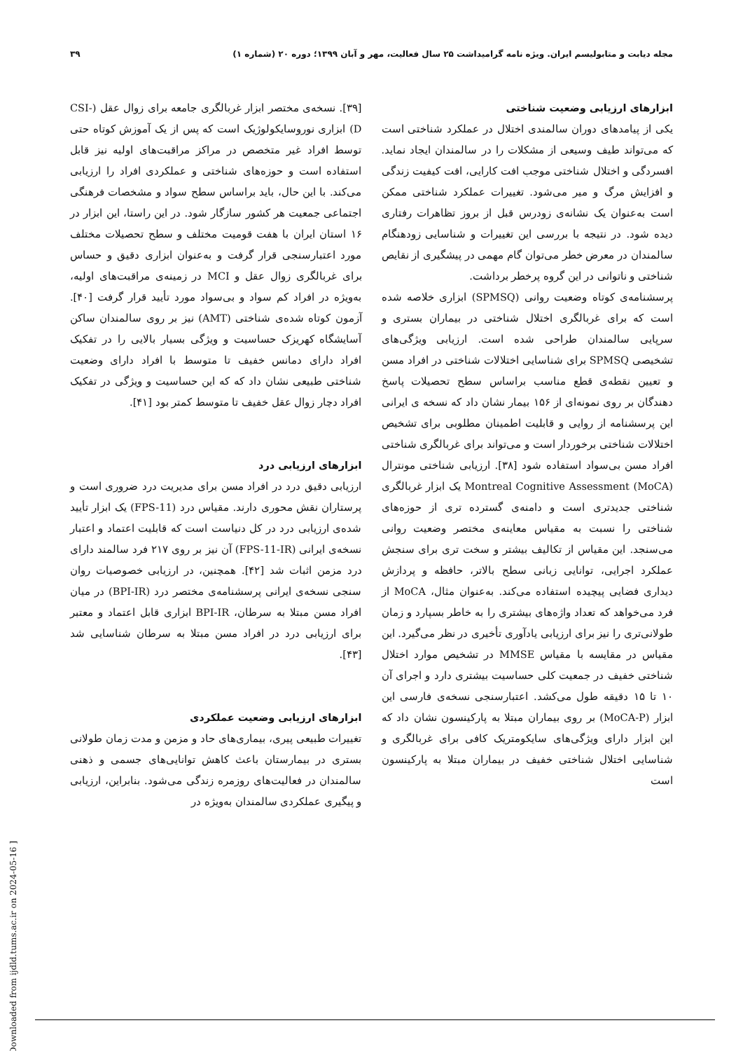مجله دیابت و متابولیسم ایران. ویژه نامه گرامیداشت ۲۵ سال فعالیت، مهر و آبان ۱۳۹۹؛ دوره ۲۰ (شماره ۱) ۳۹
ابزارهای ارزیابی وضعیت شناختی
یکی از پیامدهای دوران سالمندی اختلال در عملکرد شناختی است که می‌تواند طیف وسیعی از مشکلات را در سالمندان ایجاد نماید. افسردگی و اختلال شناختی موجب افت کارایی، افت کیفیت زندگی و افزایش مرگ و میر می‌شود. تغییرات عملکرد شناختی ممکن است به‌عنوان یک نشانه‌ی زودرس قبل از بروز تظاهرات رفتاری دیده شود. در نتیجه با بررسی این تغییرات و شناسایی زودهنگام سالمندان در معرض خطر می‌توان گام مهمی در پیشگیری از نقایص شناختی و ناتوانی در این گروه پرخطر برداشت.
پرسشنامه‌ی کوتاه وضعیت روانی (SPMSQ) ابزاری خلاصه شده است که برای غربالگری اختلال شناختی در بیماران بستری و سرپایی سالمندان طراحی شده است. ارزیابی ویژگی‌های تشخیصی SPMSQ برای شناسایی اختلالات شناختی در افراد مسن و تعیین نقطه‌ی قطع مناسب براساس سطح تحصیلات پاسخ دهندگان بر روی نمونه‌ای از ۱۵۶ بیمار نشان داد که نسخه ی ایرانی این پرسشنامه از روایی و قابلیت اطمینان مطلوبی برای تشخیص اختلالات شناختی برخوردار است و می‌تواند برای غربالگری شناختی افراد مسن بی‌سواد استفاده شود [۳۸]. ارزیابی شناختی مونترال Montreal Cognitive Assessment (MoCA) یک ابزار غربالگری شناختی جدیدتری است و دامنه‌ی گسترده تری از حوزه‌های شناختی را نسبت به مقیاس معاینه‌ی مختصر وضعیت روانی می‌سنجد. این مقیاس از تکالیف بیشتر و سخت تری برای سنجش عملکرد اجرایی، توانایی زبانی سطح بالاتر، حافظه و پردازش دیداری فضایی پیچیده استفاده می‌کند. به‌عنوان مثال، MoCA از فرد می‌خواهد که تعداد واژه‌های بیشتری را به خاطر بسپارد و زمان طولانی‌تری را نیز برای ارزیابی یادآوری تأخیری در نظر می‌گیرد. این مقیاس در مقایسه با مقیاس MMSE در تشخیص موارد اختلال شناختی خفیف در جمعیت کلی حساسیت بیشتری دارد و اجرای آن ۱۰ تا ۱۵ دقیقه طول می‌کشد. اعتبارسنجی نسخه‌ی فارسی این ابزار (MoCA-P) بر روی بیماران مبتلا به پارکینسون نشان داد که این ابزار دارای ویژگی‌های سایکومتریک کافی برای غربالگری و شناسایی اختلال شناختی خفیف در بیماران مبتلا به پارکینسون است
[۳۹]. نسخه‌ی مختصر ابزار غربالگری جامعه برای زوال عقل (CSI-D) ابزاری نوروسایکولوژیک است که پس از یک آموزش کوتاه حتی توسط افراد غیر متخصص در مراکز مراقبت‌های اولیه نیز قابل استفاده است و حوزه‌های شناختی و عملکردی افراد را ارزیابی می‌کند. با این حال، باید براساس سطح سواد و مشخصات فرهنگی اجتماعی جمعیت هر کشور سازگار شود. در این راستا، این ابزار در ۱۶ استان ایران با هفت قومیت مختلف و سطح تحصیلات مختلف مورد اعتبارسنجی قرار گرفت و به‌عنوان ابزاری دقیق و حساس برای غربالگری زوال عقل و MCI در زمینه‌ی مراقبت‌های اولیه، به‌ویژه در افراد کم سواد و بی‌سواد مورد تأیید قرار گرفت [۴۰]. آزمون کوتاه شده‌ی شناختی (AMT) نیز بر روی سالمندان ساکن آسایشگاه کهریزک حساسیت و ویژگی بسیار بالایی را در تفکیک افراد دارای دمانس خفیف تا متوسط با افراد دارای وضعیت شناختی طبیعی نشان داد که که این حساسیت و ویژگی در تفکیک افراد دچار زوال عقل خفیف تا متوسط کمتر بود [۴۱].
ابزارهای ارزیابی درد
ارزیابی دقیق درد در افراد مسن برای مدیریت درد ضروری است و پرستاران نقش محوری دارند. مقیاس درد (FPS-11) یک ابزار تأیید شده‌ی ارزیابی درد در کل دنیاست است که قابلیت اعتماد و اعتبار نسخه‌ی ایرانی (FPS-11-IR) آن نیز بر روی ۲۱۷ فرد سالمند دارای درد مزمن اثبات شد [۴۲]. همچنین، در ارزیابی خصوصیات روان سنجی نسخه‌ی ایرانی پرسشنامه‌ی مختصر درد (BPI-IR) در میان افراد مسن مبتلا به سرطان، BPI-IR ابزاری قابل اعتماد و معتبر برای ارزیابی درد در افراد مسن مبتلا به سرطان شناسایی شد [۴۳].
ابزارهای ارزیابی وضعیت عملکردی
تغییرات طبیعی پیری، بیماری‌های حاد و مزمن و مدت زمان طولانی بستری در بیمارستان باعث کاهش توانایی‌های جسمی و ذهنی سالمندان در فعالیت‌های روزمره زندگی می‌شود. بنابراین، ارزیابی و پیگیری عملکردی سالمندان به‌ویژه در
[ Downloaded from ijdld.tums.ac.ir on 2024-05-16 ]